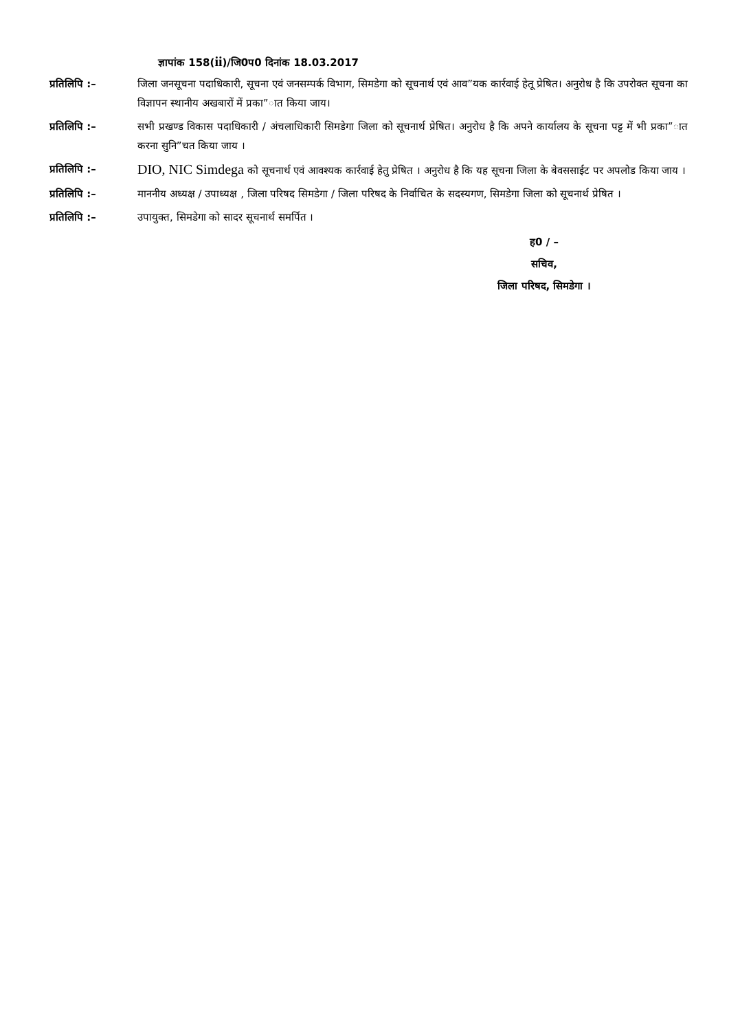ज्ञापांक 158(ii)/जि0प0 दिनांक 18.03.2017
प्रतिलिपि :– जिला जनसूचना पदाधिकारी, सूचना एवं जनसम्पर्क विभाग, सिमडेगा को सूचनार्थ एवं आव”यक कार्रवाई हेतू प्रेषित। अनुरोध है कि उपरोक्त सूचना का विज्ञापन स्थानीय अखबारों में प्रका”ात किया जाय।
प्रतिलिपि :– सभी प्रखण्ड विकास पदाधिकारी / अंचलाधिकारी सिमडेगा जिला को सूचनार्थ प्रेषित। अनुरोध है कि अपने कार्यालय के सूचना पट्ट में भी प्रका”ात करना सुनि”चत किया जाय ।
प्रतिलिपि :–
DIO, NIC Simdega को सूचनार्थ एवं आवश्यक कार्रवाई हेतु प्रेषित । अनुरोध है कि यह सूचना जिला के बेवससाईट पर अपलोड किया जाय ।
प्रतिलिपि :– माननीय अध्यक्ष / उपाध्यक्ष , जिला परिषद सिमडेगा / जिला परिषद के निर्वाचित के सदस्यगण, सिमडेगा जिला को सूचनार्थ प्रेषित ।
प्रतिलिपि :– उपायुक्त, सिमडेगा को सादर सूचनार्थ समर्पित ।
ह0 / –
सचिव,
जिला परिषद, सिमडेगा ।